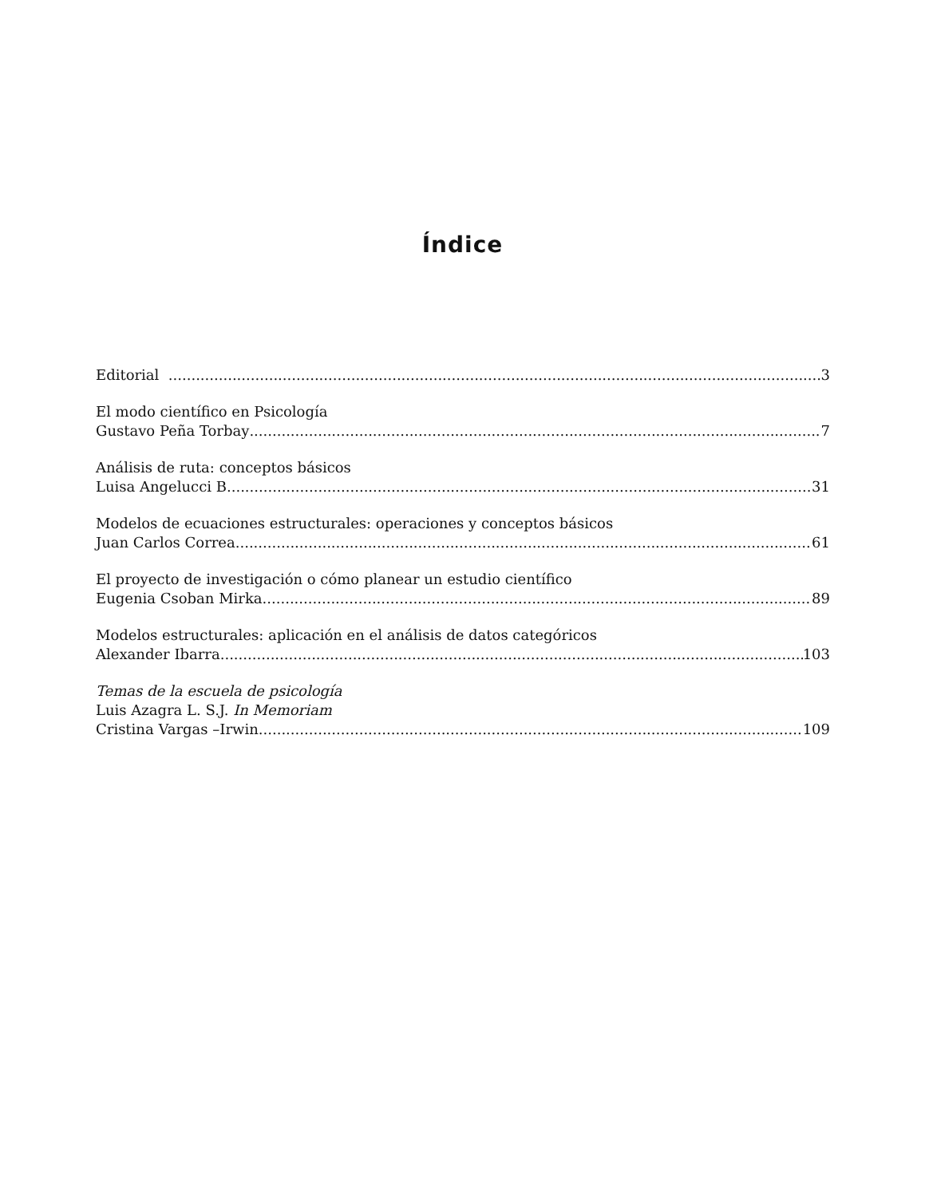Índice
Editorial 3
El modo científico en Psicología
Gustavo Peña Torbay 7
Análisis de ruta: conceptos básicos
Luisa Angelucci B 31
Modelos de ecuaciones estructurales: operaciones y conceptos básicos
Juan Carlos Correa 61
El proyecto de investigación o cómo planear un estudio científico
Eugenia Csoban Mirka 89
Modelos estructurales: aplicación en el análisis de datos categóricos
Alexander Ibarra 103
Temas de la escuela de psicología
Luis Azagra L. S.J. In Memoriam
Cristina Vargas –Irwin 109